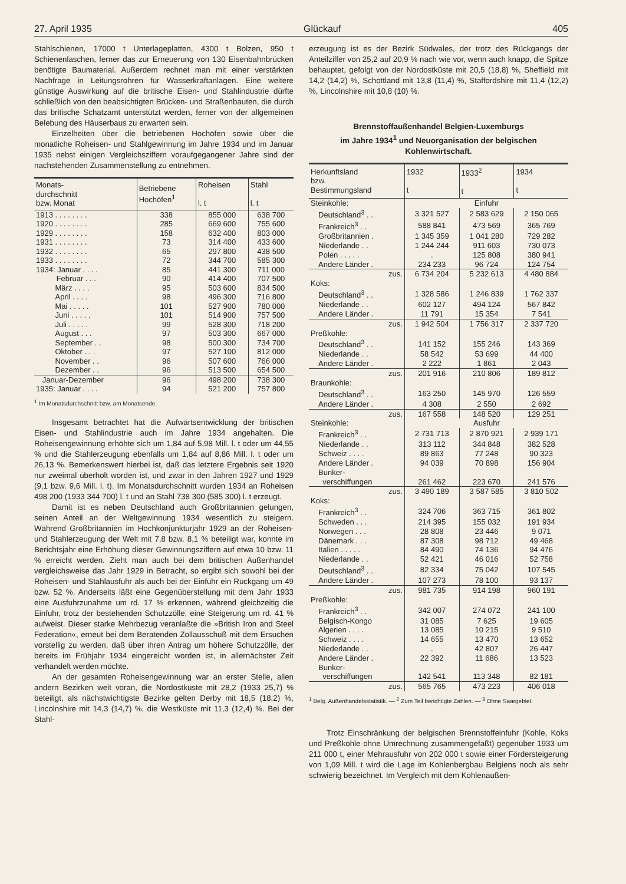27. April 1935 Glückauf 405
Stahlschienen, 17000 t Unterlageplatten, 4300 t Bolzen, 950 t Schienenlaschen, ferner das zur Erneuerung von 130 Eisenbahnbrücken benötigte Baumaterial. Außerdem rechnet man mit einer verstärkten Nachfrage in Leitungsrohren für Wasserkraftanlagen. Eine weitere günstige Auswirkung auf die britische Eisen- und Stahlindustrie dürfte schließlich von den beabsichtigten Brücken- und Straßenbauten, die durch das britische Schatzamt unterstützt werden, ferner von der allgemeinen Belebung des Häuserbaus zu erwarten sein.
Einzelheiten über die betriebenen Hochöfen sowie über die monatliche Roheisen- und Stahlgewinnung im Jahre 1934 und im Januar 1935 nebst einigen Vergleichsziffern voraufgegangener Jahre sind der nachstehenden Zusammenstellung zu entnehmen.
| Monats- durchschnitt bzw. Monat | Betriebene Hochöfen<sup>1</sup> | Roheisen l. t | Stahl l. t |
| --- | --- | --- | --- |
| 1913 . . . . . . . . | 338 | 855 000 | 638 700 |
| 1920 . . . . . . . . | 285 | 669 600 | 755 600 |
| 1929 . . . . . . . . | 158 | 632 400 | 803 000 |
| 1931 . . . . . . . . | 73 | 314 400 | 433 600 |
| 1932 . . . . . . . . | 65 | 297 800 | 438 500 |
| 1933 . . . . . . . . | 72 | 344 700 | 585 300 |
| 1934: Januar . . . . | 85 | 441 300 | 711 000 |
| Februar . . . | 90 | 414 400 | 707 500 |
| März . . . . | 95 | 503 600 | 834 500 |
| April . . . . | 98 | 496 300 | 716 800 |
| Mai . . . . . | 101 | 527 900 | 780 000 |
| Juni . . . . . | 101 | 514 900 | 757 500 |
| Juli . . . . . | 99 | 528 300 | 718 200 |
| August . . . | 97 | 503 300 | 667 000 |
| September . . | 98 | 500 300 | 734 700 |
| Oktober . . . | 97 | 527 100 | 812 000 |
| November . . | 96 | 507 600 | 766 000 |
| Dezember . . | 96 | 513 500 | 654 500 |
| Januar-Dezember | 96 | 498 200 | 738 300 |
| 1935: Januar . . . . | 94 | 521 200 | 757 800 |
<sup>1</sup> Im Monatsdurchschnitt bzw. am Monatsende.
Insgesamt betrachtet hat die Aufwärtsentwicklung der britischen Eisen- und Stahlindustrie auch im Jahre 1934 angehalten. Die Roheisengewinnung erhöhte sich um 1,84 auf 5,98 Mill. l. t oder um 44,55 % und die Stahlerzeugung ebenfalls um 1,84 auf 8,86 Mill. l. t oder um 26,13 %. Bemerkenswert hierbei ist, daß das letztere Ergebnis seit 1920 nur zweimal überholt worden ist, und zwar in den Jahren 1927 und 1929 (9,1 bzw. 9,6 Mill. l. t). Im Monatsdurchschnitt wurden 1934 an Roheisen 498 200 (1933 344 700) l. t und an Stahl 738 300 (585 300) l. t erzeugt.
Damit ist es neben Deutschland auch Großbritannien gelungen, seinen Anteil an der Weltgewinnung 1934 wesentlich zu steigern. Während Großbritannien im Hochkonjunkturjahr 1929 an der Roheisen- und Stahlerzeugung der Welt mit 7,8 bzw. 8,1 % beteiligt war, konnte im Berichtsjahr eine Erhöhung dieser Gewinnungsziffern auf etwa 10 bzw. 11 % erreicht werden. Zieht man auch bei dem britischen Außenhandel vergleichsweise das Jahr 1929 in Betracht, so ergibt sich sowohl bei der Roheisen- und Stahlausfuhr als auch bei der Einfuhr ein Rückgang um 49 bzw. 52 %. Anderseits läßt eine Gegenüberstellung mit dem Jahr 1933 eine Ausfuhrzunahme um rd. 17 % erkennen, während gleichzeitig die Einfuhr, trotz der bestehenden Schutzzölle, eine Steigerung um rd. 41 % aufweist. Dieser starke Mehrbezug veranlaßte die »British Iron and Steel Federation«, erneut bei dem Beratenden Zollausschuß mit dem Ersuchen vorstellig zu werden, daß über ihren Antrag um höhere Schutzzölle, der bereits im Frühjahr 1934 eingereicht worden ist, in allernächster Zeit verhandelt werden möchte.
An der gesamten Roheisengewinnung war an erster Stelle, allen andern Bezirken weit voran, die Nordostküste mit 28,2 (1933 25,7) % beteiligt, als nächstwichtigste Bezirke gelten Derby mit 18,5 (18,2) %, Lincolnshire mit 14,3 (14,7) %, die Westküste mit 11,3 (12,4) %. Bei der Stahl-
erzeugung ist es der Bezirk Südwales, der trotz des Rückgangs der Anteilziffer von 25,2 auf 20,9 % nach wie vor, wenn auch knapp, die Spitze behauptet, gefolgt von der Nordostküste mit 20,5 (18,8) %, Sheffield mit 14,2 (14,2) %, Schottland mit 13,8 (11,4) %, Staffordshire mit 11,4 (12,2) %, Lincolnshire mit 10,8 (10) %.
Brennstoffaußenhandel Belgien-Luxemburgs
im Jahre 1934<sup>1</sup> und Neuorganisation der belgischen
Kohlenwirtschaft.
| Herkunftsland bzw. Bestimmungsland | 1932 t | 1933<sup>2</sup> t | 1934 t |
| --- | --- | --- | --- |
| Steinkohle: | Einfuhr | | |
| Deutschland<sup>3</sup> . . | 3 321 527 | 2 583 629 | 2 150 065 |
| Frankreich<sup>3</sup> . . | 588 841 | 473 569 | 365 769 |
| Großbritannien . | 1 345 359 | 1 041 280 | 729 282 |
| Niederlande . . | 1 244 244 | 911 603 | 730 073 |
| Polen . . . . . | . | 125 808 | 380 941 |
| Andere Länder . | 234 233 | 96 724 | 124 754 |
| zus. | 6 734 204 | 5 232 613 | 4 480 884 |
| Koks: | | | |
| Deutschland<sup>3</sup> . . | 1 328 586 | 1 246 839 | 1 762 337 |
| Niederlande . . | 602 127 | 494 124 | 567 842 |
| Andere Länder . | 11 791 | 15 354 | 7 541 |
| zus. | 1 942 504 | 1 756 317 | 2 337 720 |
| Preßkohle: | | | |
| Deutschland<sup>3</sup> . . | 141 152 | 155 246 | 143 369 |
| Niederlande . . | 58 542 | 53 699 | 44 400 |
| Andere Länder . | 2 222 | 1 861 | 2 043 |
| zus. | 201 916 | 210 806 | 189 812 |
| Braunkohle: | | | |
| Deutschland<sup>3</sup> . . | 163 250 | 145 970 | 126 559 |
| Andere Länder . | 4 308 | 2 550 | 2 692 |
| zus. | 167 558 | 148 520 | 129 251 |
| Steinkohle: | Ausfuhr | | |
| Frankreich<sup>3</sup> . . | 2 731 713 | 2 870 921 | 2 939 171 |
| Niederlande . . | 313 112 | 344 848 | 382 528 |
| Schweiz . . . . | 89 863 | 77 248 | 90 323 |
| Andere Länder . | 94 039 | 70 898 | 156 904 |
| Bunker- verschiffungen | 261 462 | 223 670 | 241 576 |
| zus. | 3 490 189 | 3 587 585 | 3 810 502 |
| Koks: | | | |
| Frankreich<sup>3</sup> . . | 324 706 | 363 715 | 361 802 |
| Schweden . . . | 214 395 | 155 032 | 191 934 |
| Norwegen . . . | 28 808 | 23 446 | 9 071 |
| Dänemark . . . | 87 308 | 98 712 | 49 468 |
| Italien . . . . . | 84 490 | 74 136 | 94 476 |
| Niederlande . . | 52 421 | 46 016 | 52 758 |
| Deutschland<sup>3</sup> . . | 82 334 | 75 042 | 107 545 |
| Andere Länder . | 107 273 | 78 100 | 93 137 |
| zus. | 981 735 | 914 198 | 960 191 |
| Preßkohle: | | | |
| Frankreich<sup>3</sup> . . | 342 007 | 274 072 | 241 100 |
| Belgisch-Kongo | 31 085 | 7 625 | 19 605 |
| Algerien . . . . | 13 085 | 10 215 | 9 510 |
| Schweiz . . . . | 14 655 | 13 470 | 13 652 |
| Niederlande . . | . | 42 807 | 26 447 |
| Andere Länder . | 22 392 | 11 686 | 13 523 |
| Bunker- verschiffungen | 142 541 | 113 348 | 82 181 |
| zus. | 565 765 | 473 223 | 406 018 |
<sup>1</sup> Belg. Außenhandelsstatistik. — <sup>2</sup> Zum Teil berichtigte Zahlen. — <sup>3</sup> Ohne Saargebiet.
Trotz Einschränkung der belgischen Brennstoffeinfuhr (Kohle, Koks und Preßkohle ohne Umrechnung zusammengefaßt) gegenüber 1933 um 211 000 t, einer Mehrausfuhr von 202 000 t sowie einer Fördersteigerung von 1,09 Mill. t wird die Lage im Kohlenbergbau Belgiens noch als sehr schwierig bezeichnet. Im Vergleich mit dem Kohlenaußen-